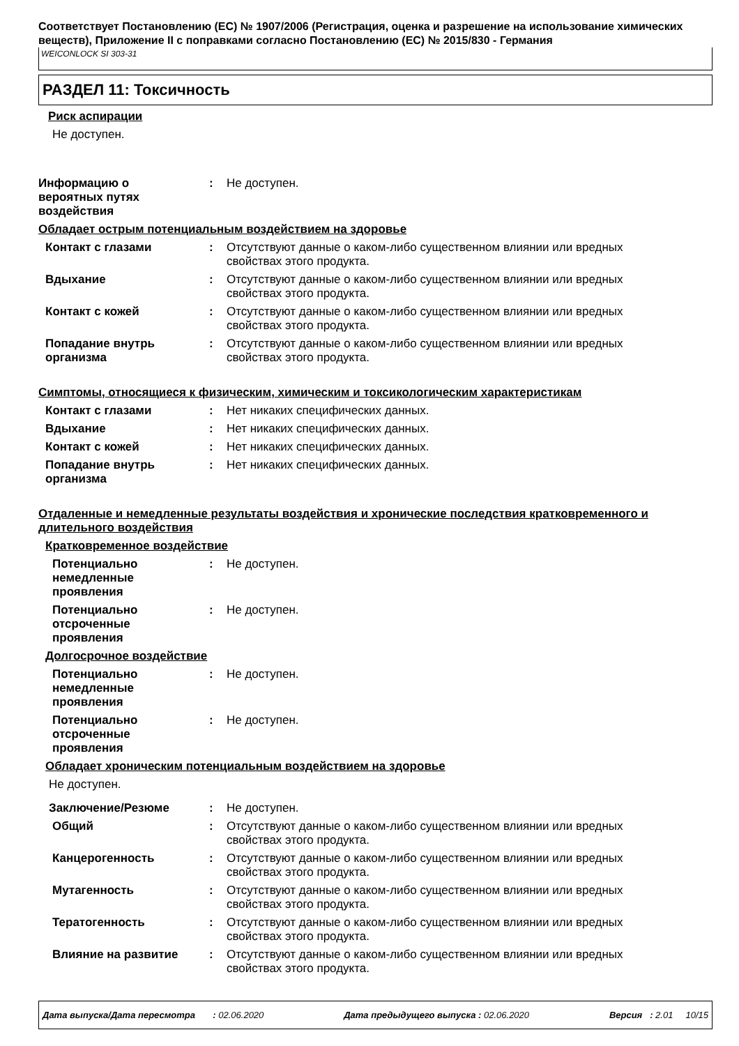Соответствует Постановлению (ЕС) № 1907/2006 (Регистрация, оценка и разрешение на использование химических веществ), Приложение II с поправками согласно Постановлению (ЕС) № 2015/830 - Германия
WEICONLOCK SI 303-31
РАЗДЕЛ 11: Токсичность
Риск аспирации
Не доступен.
Информацию о
вероятных путях
воздействия
: Не доступен.
Обладает острым потенциальным воздействием на здоровье
Контакт с глазами : Отсутствуют данные о каком-либо существенном влиянии или вредных свойствах этого продукта.
Вдыхание : Отсутствуют данные о каком-либо существенном влиянии или вредных свойствах этого продукта.
Контакт с кожей : Отсутствуют данные о каком-либо существенном влиянии или вредных свойствах этого продукта.
Попадание внутрь организма
: Отсутствуют данные о каком-либо существенном влиянии или вредных свойствах этого продукта.
Симптомы, относящиеся к физическим, химическим и токсикологическим характеристикам
Контакт с глазами : Нет никаких специфических данных.
Вдыхание : Нет никаких специфических данных.
Контакт с кожей : Нет никаких специфических данных.
Попадание внутрь организма
: Нет никаких специфических данных.
Отдаленные и немедленные результаты воздействия и хронические последствия кратковременного и длительного воздействия
Кратковременное воздействие
Потенциально
немедленные
проявления
: Не доступен.
Потенциально
отсроченные
проявления
: Не доступен.
Долгосрочное воздействие
Потенциально
немедленные
проявления
: Не доступен.
Потенциально
отсроченные
проявления
: Не доступен.
Обладает хроническим потенциальным воздействием на здоровье
Не доступен.
Заключение/Резюме : Не доступен.
Общий : Отсутствуют данные о каком-либо существенном влиянии или вредных свойствах этого продукта.
Канцерогенность : Отсутствуют данные о каком-либо существенном влиянии или вредных свойствах этого продукта.
Мутагенность : Отсутствуют данные о каком-либо существенном влиянии или вредных свойствах этого продукта.
Тератогенность : Отсутствуют данные о каком-либо существенном влиянии или вредных свойствах этого продукта.
Влияние на развитие : Отсутствуют данные о каком-либо существенном влиянии или вредных свойствах этого продукта.
Дата выпуска/Дата пересмотра : 02.06.2020 Дата предыдущего выпуска : 02.06.2020 Версия : 2.01 10/15